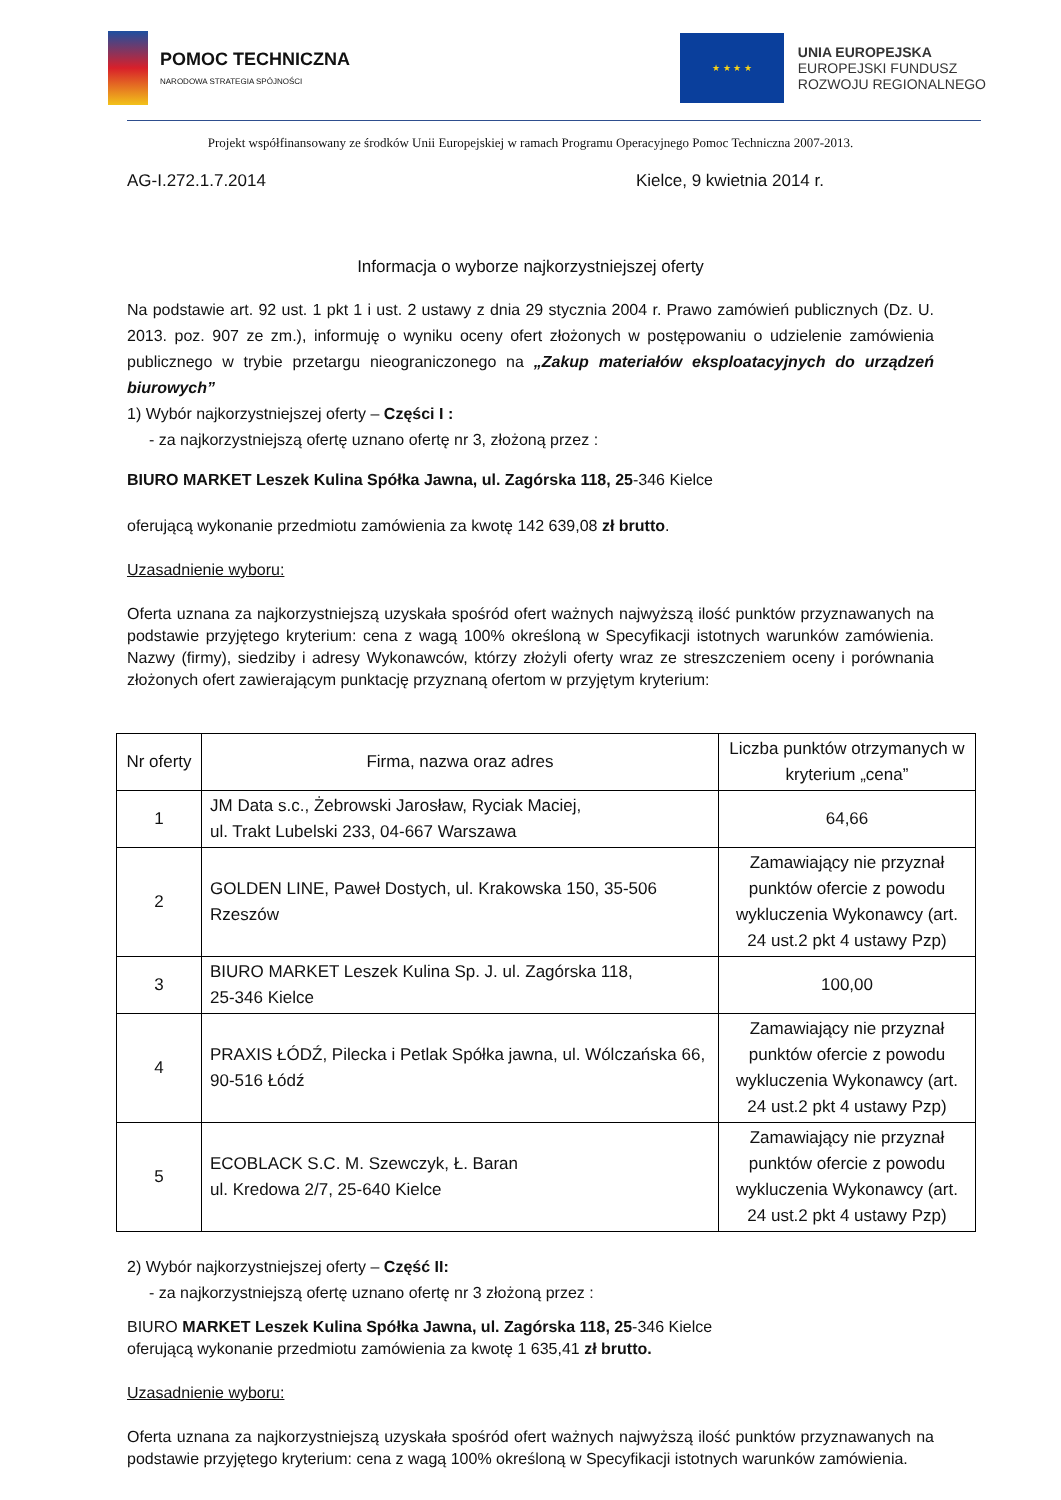POMOC TECHNICZNA
NARODOWA STRATEGIA SPÓJNOŚCI
★ ★ ★ ★
UNIA EUROPEJSKA
EUROPEJSKI FUNDUSZ
ROZWOJU REGIONALNEGO
Projekt współfinansowany ze środków Unii Europejskiej w ramach Programu Operacyjnego Pomoc Techniczna 2007-2013.
AG-I.272.1.7.2014 Kielce, 9 kwietnia 2014 r.
Informacja o wyborze najkorzystniejszej oferty
Na podstawie art. 92 ust. 1 pkt 1 i ust. 2 ustawy z dnia 29 stycznia 2004 r. Prawo zamówień publicznych (Dz. U. 2013. poz. 907 ze zm.), informuję o wyniku oceny ofert złożonych w postępowaniu o udzielenie zamówienia publicznego w trybie przetargu nieograniczonego na „Zakup materiałów eksploatacyjnych do urządzeń biurowych”
1) Wybór najkorzystniejszej oferty – Części I :
- za najkorzystniejszą ofertę uznano ofertę nr 3, złożoną przez :
BIURO MARKET Leszek Kulina Spółka Jawna, ul. Zagórska 118, 25-346 Kielce
oferującą wykonanie przedmiotu zamówienia za kwotę 142 639,08 zł brutto.
Uzasadnienie wyboru:
Oferta uznana za najkorzystniejszą uzyskała spośród ofert ważnych najwyższą ilość punktów przyznawanych na podstawie przyjętego kryterium: cena z wagą 100% określoną w Specyfikacji istotnych warunków zamówienia. Nazwy (firmy), siedziby i adresy Wykonawców, którzy złożyli oferty wraz ze streszczeniem oceny i porównania złożonych ofert zawierającym punktację przyznaną ofertom w przyjętym kryterium:
| Nr oferty | Firma, nazwa oraz adres | Liczba punktów otrzymanych w kryterium „cena” |
| --- | --- | --- |
| 1 | JM Data s.c., Żebrowski Jarosław, Ryciak Maciej, ul. Trakt Lubelski 233, 04-667 Warszawa | 64,66 |
| 2 | GOLDEN LINE, Paweł Dostych, ul. Krakowska 150, 35-506 Rzeszów | Zamawiający nie przyznał punktów ofercie z powodu wykluczenia Wykonawcy (art. 24 ust.2 pkt 4 ustawy Pzp) |
| 3 | BIURO MARKET Leszek Kulina Sp. J. ul. Zagórska 118, 25-346 Kielce | 100,00 |
| 4 | PRAXIS ŁÓDŹ, Pilecka i Petlak Spółka jawna, ul. Wólczańska 66, 90-516 Łódź | Zamawiający nie przyznał punktów ofercie z powodu wykluczenia Wykonawcy (art. 24 ust.2 pkt 4 ustawy Pzp) |
| 5 | ECOBLACK S.C. M. Szewczyk, Ł. Baran ul. Kredowa 2/7, 25-640 Kielce | Zamawiający nie przyznał punktów ofercie z powodu wykluczenia Wykonawcy (art. 24 ust.2 pkt 4 ustawy Pzp) |
2) Wybór najkorzystniejszej oferty – Część II:
- za najkorzystniejszą ofertę uznano ofertę nr 3 złożoną przez :
BIURO MARKET Leszek Kulina Spółka Jawna, ul. Zagórska 118, 25-346 Kielce
oferującą wykonanie przedmiotu zamówienia za kwotę 1 635,41 zł brutto.
Uzasadnienie wyboru:
Oferta uznana za najkorzystniejszą uzyskała spośród ofert ważnych najwyższą ilość punktów przyznawanych na podstawie przyjętego kryterium: cena z wagą 100% określoną w Specyfikacji istotnych warunków zamówienia.